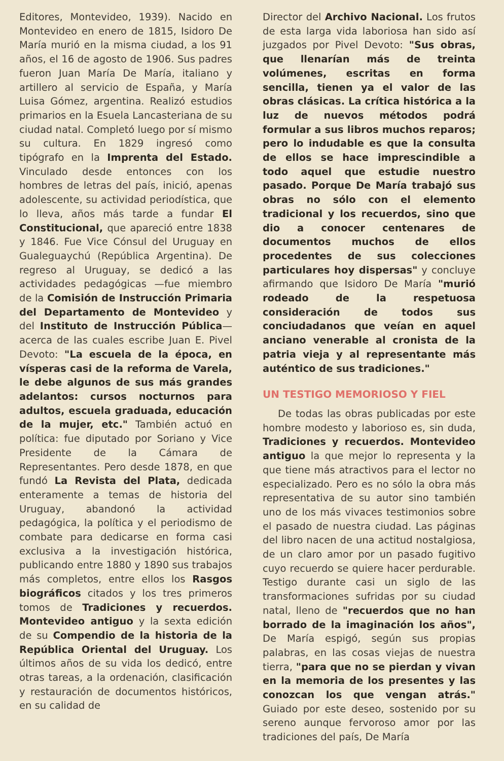Editores, Montevideo, 1939). Nacido en Montevideo en enero de 1815, Isidoro De María murió en la misma ciudad, a los 91 años, el 16 de agosto de 1906. Sus padres fueron Juan María De María, italiano y artillero al servicio de España, y María Luisa Gómez, argentina. Realizó estudios primarios en la Esuela Lancasteriana de su ciudad natal. Completó luego por sí mismo su cultura. En 1829 ingresó como tipógrafo en la Imprenta del Estado. Vinculado desde entonces con los hombres de letras del país, inició, apenas adolescente, su actividad periodística, que lo lleva, años más tarde a fundar El Constitucional, que apareció entre 1838 y 1846. Fue Vice Cónsul del Uruguay en Gualeguaychú (República Argentina). De regreso al Uruguay, se dedicó a las actividades pedagógicas —fue miembro de la Comisión de Instrucción Primaria del Departamento de Montevideo y del Instituto de Instrucción Pública— acerca de las cuales escribe Juan E. Pivel Devoto: "La escuela de la época, en vísperas casi de la reforma de Varela, le debe algunos de sus más grandes adelantos: cursos nocturnos para adultos, escuela graduada, educación de la mujer, etc." También actuó en política: fue diputado por Soriano y Vice Presidente de la Cámara de Representantes. Pero desde 1878, en que fundó La Revista del Plata, dedicada enteramente a temas de historia del Uruguay, abandonó la actividad pedagógica, la política y el periodismo de combate para dedicarse en forma casi exclusiva a la investigación histórica, publicando entre 1880 y 1890 sus trabajos más completos, entre ellos los Rasgos biográficos citados y los tres primeros tomos de Tradiciones y recuerdos. Montevideo antiguo y la sexta edición de su Compendio de la historia de la República Oriental del Uruguay. Los últimos años de su vida los dedicó, entre otras tareas, a la ordenación, clasificación y restauración de documentos históricos, en su calidad de
Director del Archivo Nacional. Los frutos de esta larga vida laboriosa han sido así juzgados por Pivel Devoto: "Sus obras, que llenarían más de treinta volúmenes, escritas en forma sencilla, tienen ya el valor de las obras clásicas. La crítica histórica a la luz de nuevos métodos podrá formular a sus libros muchos reparos; pero lo indudable es que la consulta de ellos se hace imprescindible a todo aquel que estudie nuestro pasado. Porque De María trabajó sus obras no sólo con el elemento tradicional y los recuerdos, sino que dio a conocer centenares de documentos muchos de ellos procedentes de sus colecciones particulares hoy dispersas" y concluye afirmando que Isidoro De María "murió rodeado de la respetuosa consideración de todos sus conciudadanos que veían en aquel anciano venerable al cronista de la patria vieja y al representante más auténtico de sus tradiciones."
UN TESTIGO MEMORIOSO Y FIEL
De todas las obras publicadas por este hombre modesto y laborioso es, sin duda, Tradiciones y recuerdos. Montevideo antiguo la que mejor lo representa y la que tiene más atractivos para el lector no especializado. Pero es no sólo la obra más representativa de su autor sino también uno de los más vivaces testimonios sobre el pasado de nuestra ciudad. Las páginas del libro nacen de una actitud nostalgiosa, de un claro amor por un pasado fugitivo cuyo recuerdo se quiere hacer perdurable. Testigo durante casi un siglo de las transformaciones sufridas por su ciudad natal, lleno de "recuerdos que no han borrado de la imaginación los años", De María espigó, según sus propias palabras, en las cosas viejas de nuestra tierra, "para que no se pierdan y vivan en la memoria de los presentes y las conozcan los que vengan atrás." Guiado por este deseo, sostenido por su sereno aunque fervoroso amor por las tradiciones del país, De María